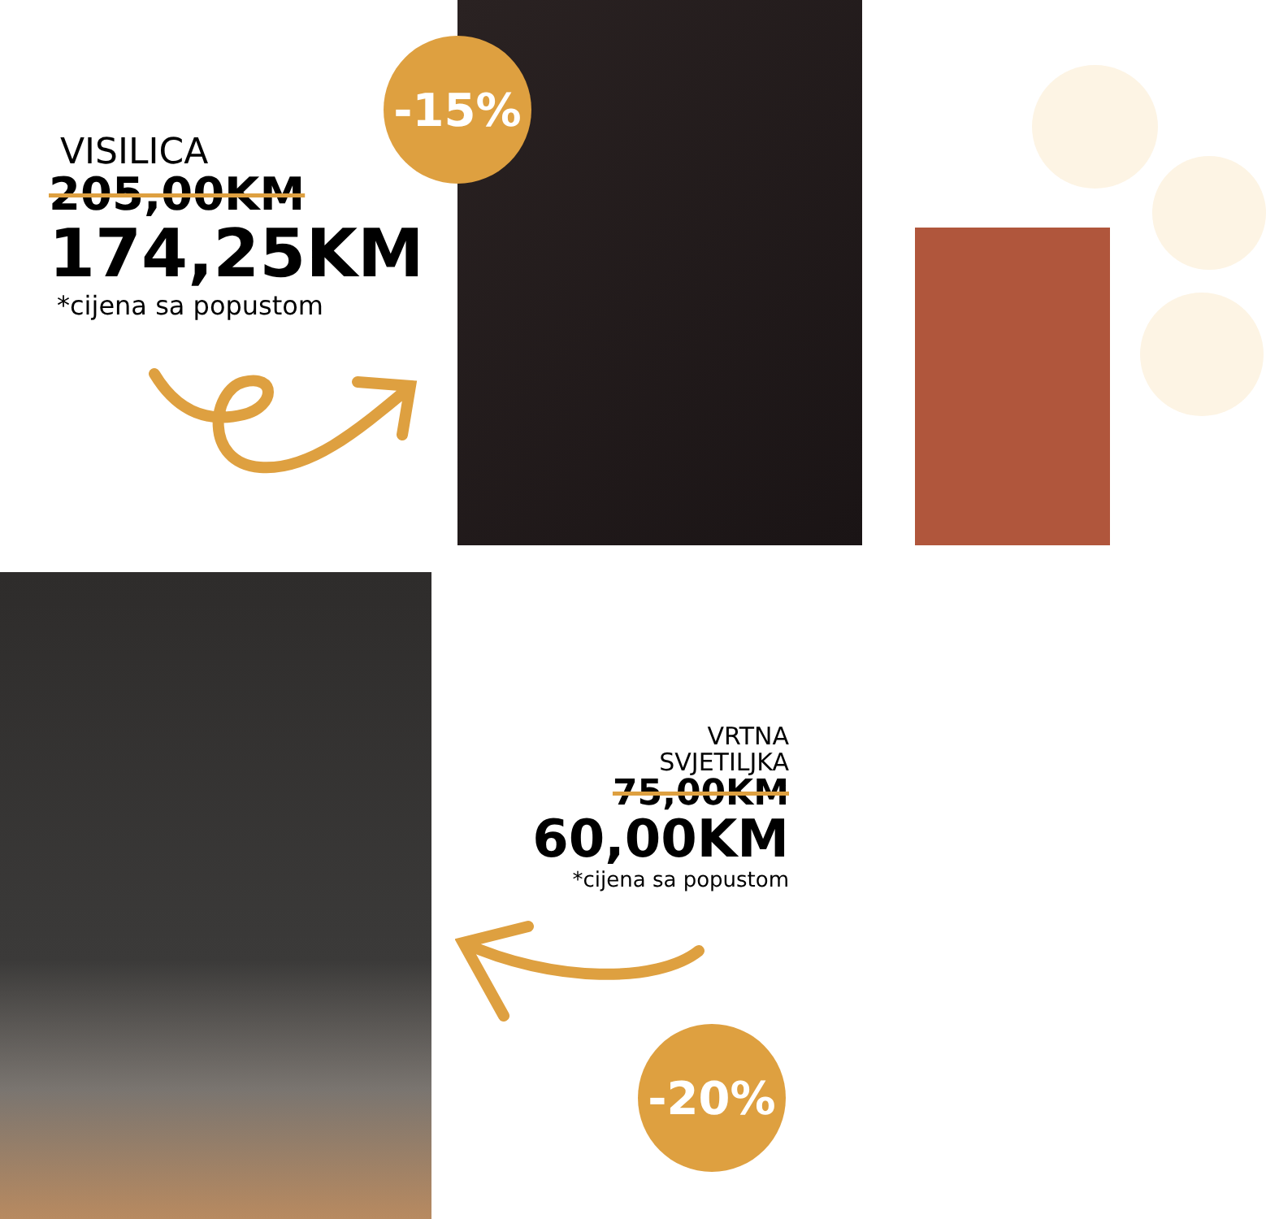-15%
-20%
VISILICA
205,00KM
174,25KM
*cijena sa popustom
VRTNA
SVJETILJKA
75,00KM
60,00KM
*cijena sa popustom